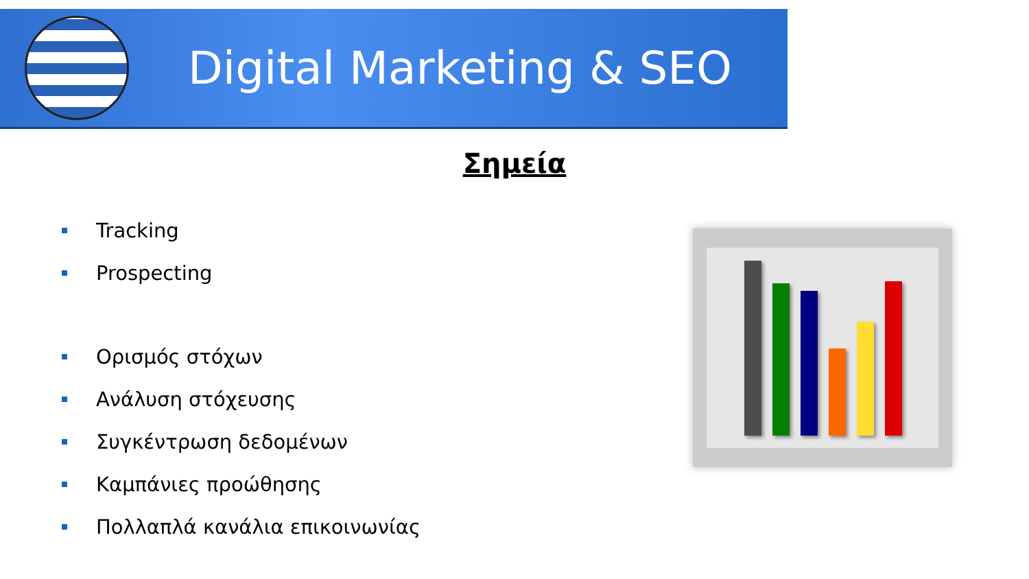Digital Marketing & SEO
Σημεία
Tracking
Prospecting
Ορισμός στόχων
Ανάλυση στόχευσης
Συγκέντρωση δεδομένων
Καμπάνιες προώθησης
Πολλαπλά κανάλια επικοινωνίας